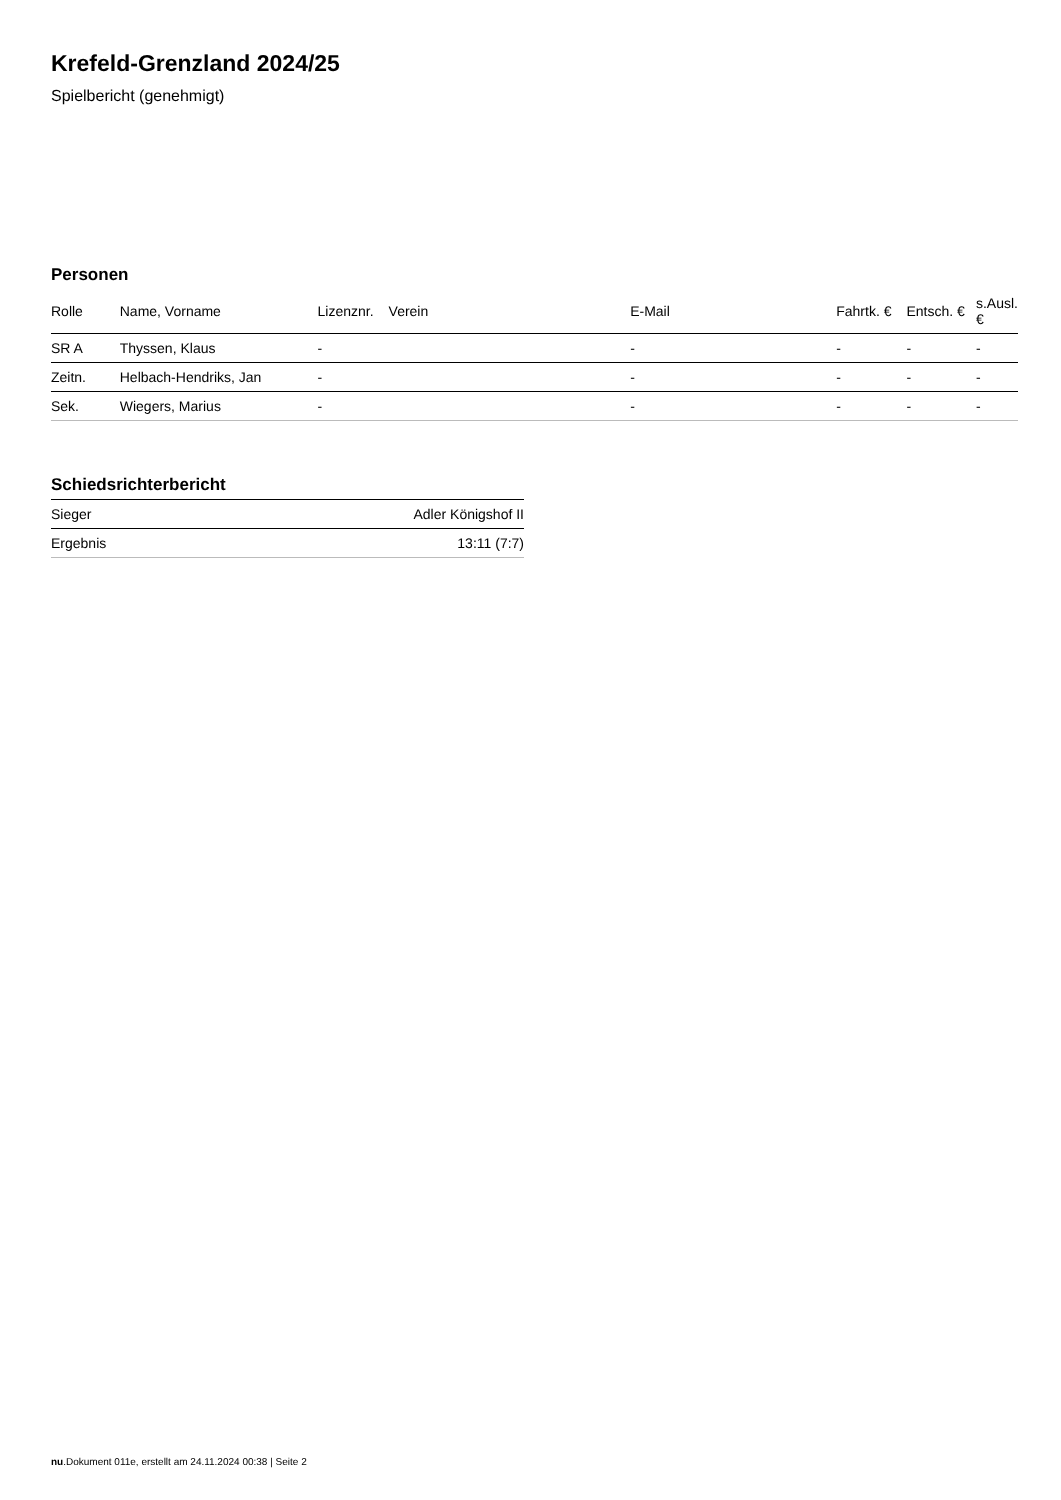Krefeld-Grenzland 2024/25
Spielbericht (genehmigt)
Personen
| Rolle | Name, Vorname | Lizenznr. | Verein | E-Mail | Fahrtk. € | Entsch. € | s.Ausl. € |
| --- | --- | --- | --- | --- | --- | --- | --- |
| SR A | Thyssen, Klaus | - | | - | - | - | - |
| Zeitn. | Helbach-Hendriks, Jan | - | | - | - | - | - |
| Sek. | Wiegers, Marius | - | | - | - | - | - |
Schiedsrichterbericht
| Sieger | Adler Königshof II |
| Ergebnis | 13:11 (7:7) |
nu.Dokument 011e, erstellt am 24.11.2024 00:38 | Seite 2